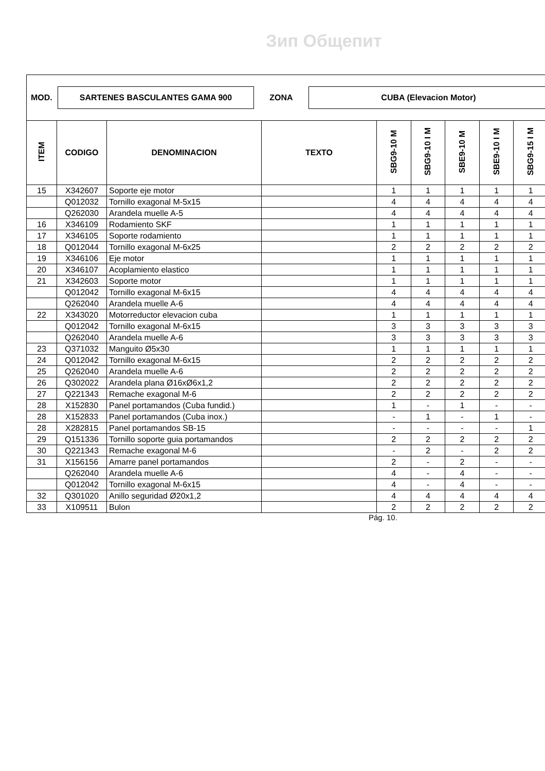Зип Общепит
MOD.
SARTENES BASCULANTES GAMA 900
ZONA
CUBA (Elevacion Motor)
| ITEM | CODIGO | DENOMINACION | TEXTO | SBG9-10 M | SBG9-10 I M | SBE9-10 M | SBE9-10 I M | SBG9-15 I M |
| --- | --- | --- | --- | --- | --- | --- | --- | --- |
| 15 | X342607 | Soporte eje motor | | 1 | 1 | 1 | 1 | 1 |
| | Q012032 | Tornillo exagonal M-5x15 | | 4 | 4 | 4 | 4 | 4 |
| | Q262030 | Arandela muelle A-5 | | 4 | 4 | 4 | 4 | 4 |
| 16 | X346109 | Rodamiento SKF | | 1 | 1 | 1 | 1 | 1 |
| 17 | X346105 | Soporte rodamiento | | 1 | 1 | 1 | 1 | 1 |
| 18 | Q012044 | Tornillo exagonal M-6x25 | | 2 | 2 | 2 | 2 | 2 |
| 19 | X346106 | Eje motor | | 1 | 1 | 1 | 1 | 1 |
| 20 | X346107 | Acoplamiento elastico | | 1 | 1 | 1 | 1 | 1 |
| 21 | X342603 | Soporte motor | | 1 | 1 | 1 | 1 | 1 |
| | Q012042 | Tornillo exagonal M-6x15 | | 4 | 4 | 4 | 4 | 4 |
| | Q262040 | Arandela muelle A-6 | | 4 | 4 | 4 | 4 | 4 |
| 22 | X343020 | Motorreductor elevacion cuba | | 1 | 1 | 1 | 1 | 1 |
| | Q012042 | Tornillo exagonal M-6x15 | | 3 | 3 | 3 | 3 | 3 |
| | Q262040 | Arandela muelle A-6 | | 3 | 3 | 3 | 3 | 3 |
| 23 | Q371032 | Manguito Ø5x30 | | 1 | 1 | 1 | 1 | 1 |
| 24 | Q012042 | Tornillo exagonal M-6x15 | | 2 | 2 | 2 | 2 | 2 |
| 25 | Q262040 | Arandela muelle A-6 | | 2 | 2 | 2 | 2 | 2 |
| 26 | Q302022 | Arandela plana Ø16xØ6x1,2 | | 2 | 2 | 2 | 2 | 2 |
| 27 | Q221343 | Remache exagonal M-6 | | 2 | 2 | 2 | 2 | 2 |
| 28 | X152830 | Panel portamandos (Cuba fundid.) | | 1 | - | 1 | - | - |
| 28 | X152833 | Panel portamandos (Cuba inox.) | | - | 1 | - | 1 | - |
| 28 | X282815 | Panel portamandos SB-15 | | - | - | - | - | 1 |
| 29 | Q151336 | Tornillo soporte guia portamandos | | 2 | 2 | 2 | 2 | 2 |
| 30 | Q221343 | Remache exagonal M-6 | | - | 2 | - | 2 | 2 |
| 31 | X156156 | Amarre panel portamandos | | 2 | - | 2 | - | - |
| | Q262040 | Arandela muelle A-6 | | 4 | - | 4 | - | - |
| | Q012042 | Tornillo exagonal M-6x15 | | 4 | - | 4 | - | - |
| 32 | Q301020 | Anillo seguridad Ø20x1,2 | | 4 | 4 | 4 | 4 | 4 |
| 33 | X109511 | Bulon | | 2 | 2 | 2 | 2 | 2 |
Pág. 10.